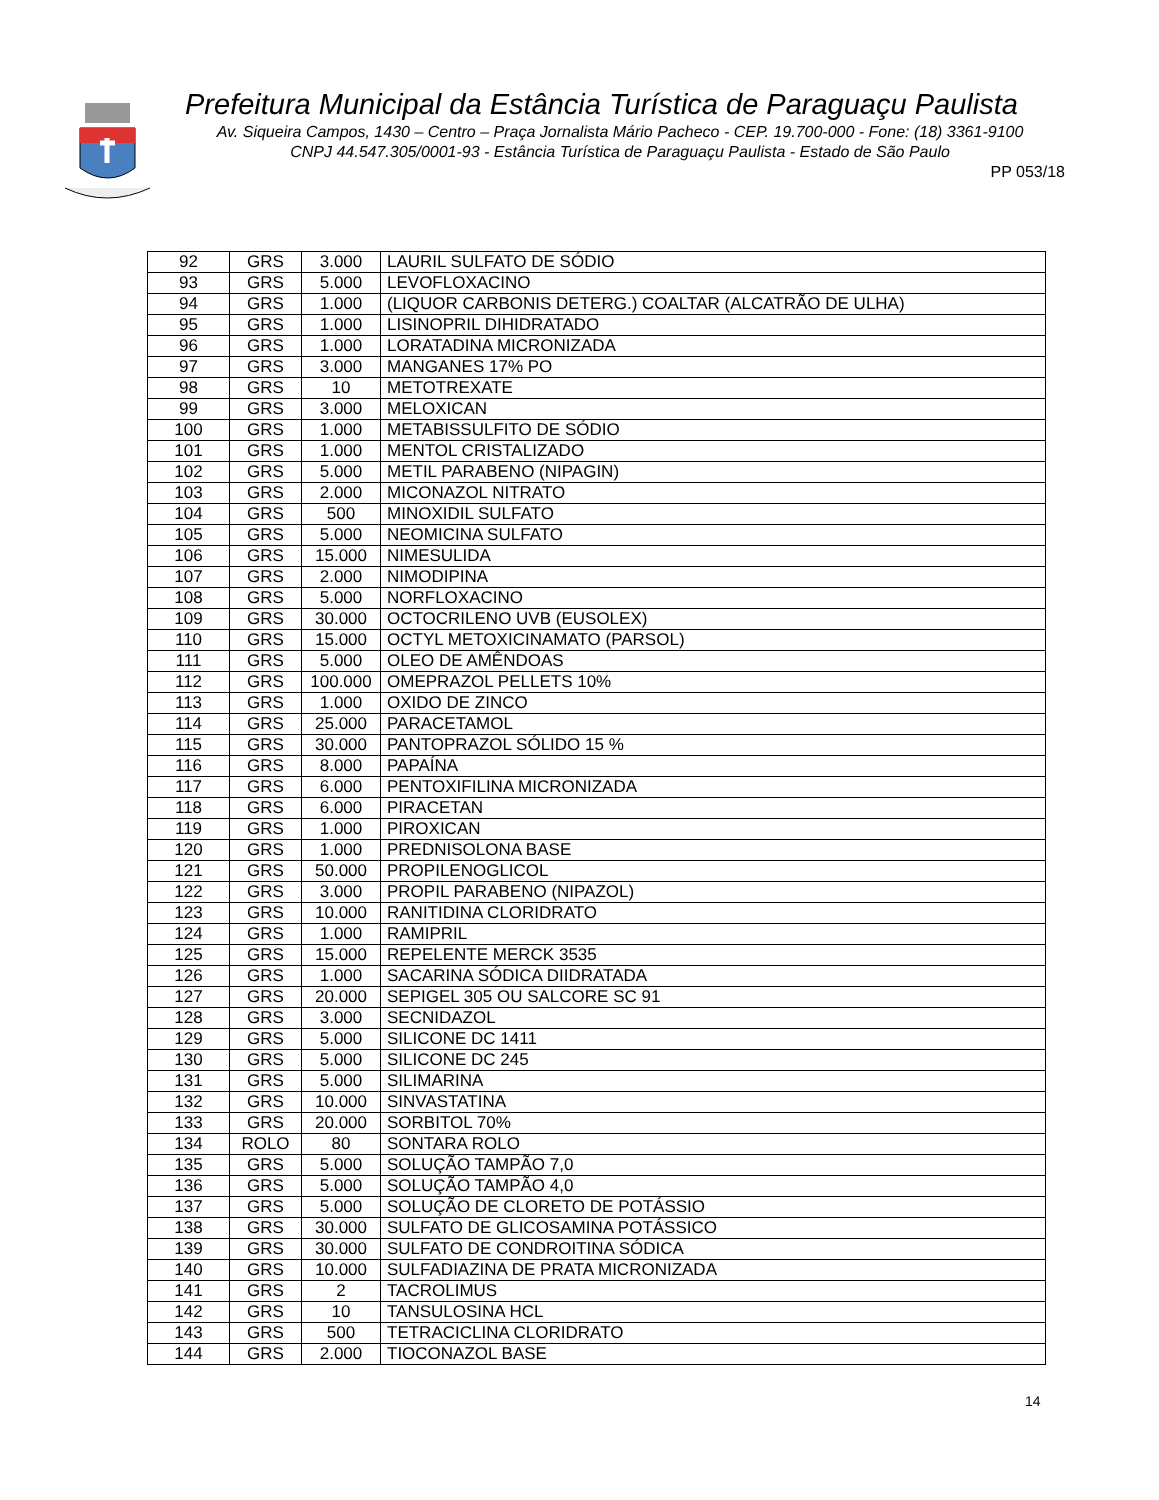Prefeitura Municipal da Estância Turística de Paraguaçu Paulista
Av. Siqueira Campos, 1430 – Centro – Praça Jornalista Mário Pacheco - CEP. 19.700-000 - Fone: (18) 3361-9100
CNPJ 44.547.305/0001-93 - Estância Turística de Paraguaçu Paulista - Estado de São Paulo
PP 053/18
| 92 | GRS | 3.000 | LAURIL SULFATO DE SÓDIO |
| 93 | GRS | 5.000 | LEVOFLOXACINO |
| 94 | GRS | 1.000 | (LIQUOR CARBONIS DETERG.) COALTAR (ALCATRÃO DE ULHA) |
| 95 | GRS | 1.000 | LISINOPRIL DIHIDRATADO |
| 96 | GRS | 1.000 | LORATADINA MICRONIZADA |
| 97 | GRS | 3.000 | MANGANES 17% PO |
| 98 | GRS | 10 | METOTREXATE |
| 99 | GRS | 3.000 | MELOXICAN |
| 100 | GRS | 1.000 | METABISSULFITO DE SÓDIO |
| 101 | GRS | 1.000 | MENTOL CRISTALIZADO |
| 102 | GRS | 5.000 | METIL PARABENO (NIPAGIN) |
| 103 | GRS | 2.000 | MICONAZOL NITRATO |
| 104 | GRS | 500 | MINOXIDIL SULFATO |
| 105 | GRS | 5.000 | NEOMICINA SULFATO |
| 106 | GRS | 15.000 | NIMESULIDA |
| 107 | GRS | 2.000 | NIMODIPINA |
| 108 | GRS | 5.000 | NORFLOXACINO |
| 109 | GRS | 30.000 | OCTOCRILENO UVB (EUSOLEX) |
| 110 | GRS | 15.000 | OCTYL METOXICINAMATO (PARSOL) |
| 111 | GRS | 5.000 | OLEO DE AMÊNDOAS |
| 112 | GRS | 100.000 | OMEPRAZOL PELLETS 10% |
| 113 | GRS | 1.000 | OXIDO DE ZINCO |
| 114 | GRS | 25.000 | PARACETAMOL |
| 115 | GRS | 30.000 | PANTOPRAZOL SÓLIDO 15 % |
| 116 | GRS | 8.000 | PAPAÍNA |
| 117 | GRS | 6.000 | PENTOXIFILINA MICRONIZADA |
| 118 | GRS | 6.000 | PIRACETAN |
| 119 | GRS | 1.000 | PIROXICAN |
| 120 | GRS | 1.000 | PREDNISOLONA BASE |
| 121 | GRS | 50.000 | PROPILENOGLICOL |
| 122 | GRS | 3.000 | PROPIL PARABENO (NIPAZOL) |
| 123 | GRS | 10.000 | RANITIDINA CLORIDRATO |
| 124 | GRS | 1.000 | RAMIPRIL |
| 125 | GRS | 15.000 | REPELENTE MERCK 3535 |
| 126 | GRS | 1.000 | SACARINA SÓDICA DIIDRATADA |
| 127 | GRS | 20.000 | SEPIGEL 305 OU SALCORE SC 91 |
| 128 | GRS | 3.000 | SECNIDAZOL |
| 129 | GRS | 5.000 | SILICONE DC 1411 |
| 130 | GRS | 5.000 | SILICONE DC 245 |
| 131 | GRS | 5.000 | SILIMARINA |
| 132 | GRS | 10.000 | SINVASTATINA |
| 133 | GRS | 20.000 | SORBITOL 70% |
| 134 | ROLO | 80 | SONTARA ROLO |
| 135 | GRS | 5.000 | SOLUÇÃO TAMPÃO 7,0 |
| 136 | GRS | 5.000 | SOLUÇÃO TAMPÃO 4,0 |
| 137 | GRS | 5.000 | SOLUÇÃO DE CLORETO DE POTÁSSIO |
| 138 | GRS | 30.000 | SULFATO DE GLICOSAMINA POTÁSSICO |
| 139 | GRS | 30.000 | SULFATO DE CONDROITINA SÓDICA |
| 140 | GRS | 10.000 | SULFADIAZINA DE PRATA MICRONIZADA |
| 141 | GRS | 2 | TACROLIMUS |
| 142 | GRS | 10 | TANSULOSINA HCL |
| 143 | GRS | 500 | TETRACICLINA CLORIDRATO |
| 144 | GRS | 2.000 | TIOCONAZOL BASE |
14